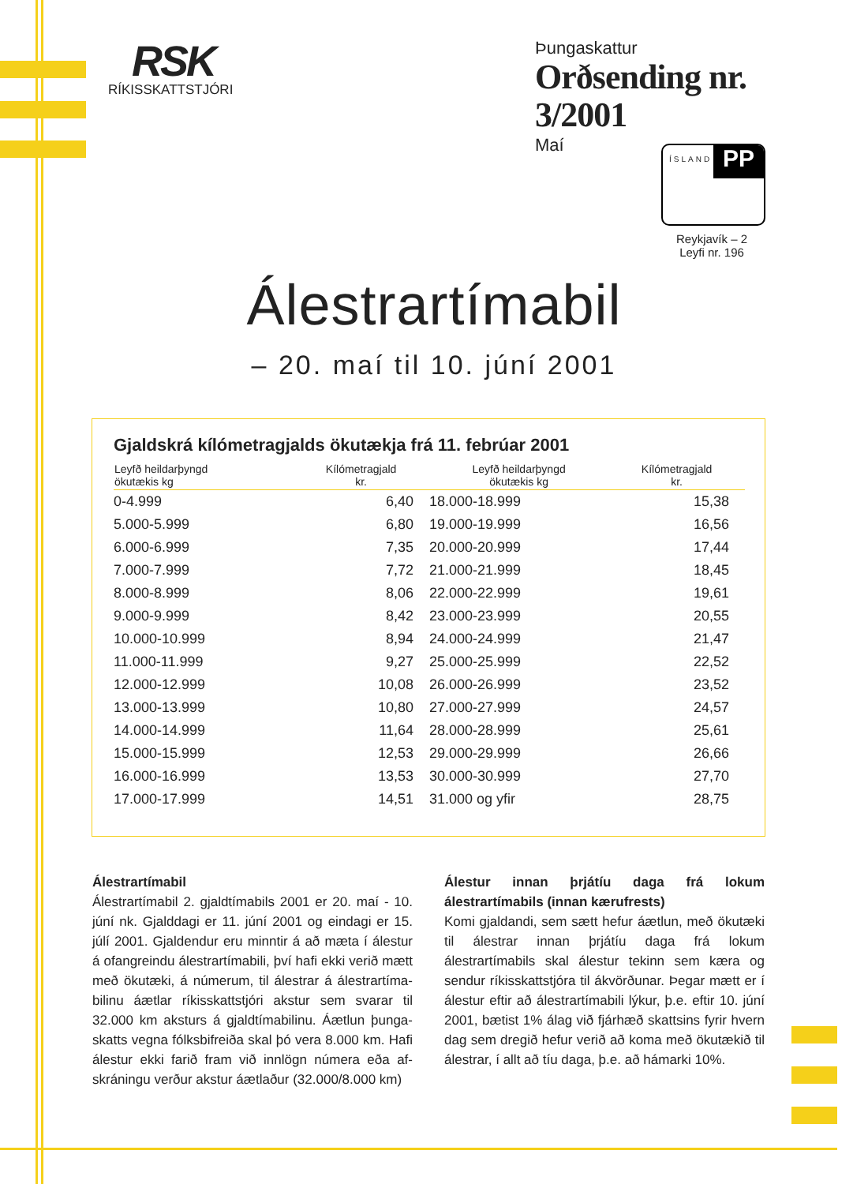RSK
RÍKISSKATTSTJÓRI
Þungaskattur
Orðsending nr. 3/2001
Maí
ÍSLAND PP
Reykjavík – 2
Leyfi nr. 196
Álestrartímabil
– 20. maí til 10. júní 2001
Gjaldskrá kílómetragjalds ökutækja frá 11. febrúar 2001
| Leyfð heildarþyngd ökutækis kg | Kílómetragjald kr. | Leyfð heildarþyngd ökutækis kg | Kílómetragjald kr. |
| --- | --- | --- | --- |
| 0-4.999 | 6,40 | 18.000-18.999 | 15,38 |
| 5.000-5.999 | 6,80 | 19.000-19.999 | 16,56 |
| 6.000-6.999 | 7,35 | 20.000-20.999 | 17,44 |
| 7.000-7.999 | 7,72 | 21.000-21.999 | 18,45 |
| 8.000-8.999 | 8,06 | 22.000-22.999 | 19,61 |
| 9.000-9.999 | 8,42 | 23.000-23.999 | 20,55 |
| 10.000-10.999 | 8,94 | 24.000-24.999 | 21,47 |
| 11.000-11.999 | 9,27 | 25.000-25.999 | 22,52 |
| 12.000-12.999 | 10,08 | 26.000-26.999 | 23,52 |
| 13.000-13.999 | 10,80 | 27.000-27.999 | 24,57 |
| 14.000-14.999 | 11,64 | 28.000-28.999 | 25,61 |
| 15.000-15.999 | 12,53 | 29.000-29.999 | 26,66 |
| 16.000-16.999 | 13,53 | 30.000-30.999 | 27,70 |
| 17.000-17.999 | 14,51 | 31.000 og yfir | 28,75 |
Álestrartímabil
Álestrartímabil 2. gjaldtímabils 2001 er 20. maí - 10. júní nk. Gjalddagi er 11. júní 2001 og eindagi er 15. júlí 2001. Gjaldendur eru minntir á að mæta í álestur á ofangreindu álestrartímabili, því hafi ekki verið mætt með ökutæki, á númerum, til álestrar á álestrartíma­bilinu áætlar ríkisskattstjóri akstur sem svarar til 32.000 km aksturs á gjaldtímabilinu. Áætlun þunga­skatts vegna fólksbifreiða skal þó vera 8.000 km. Hafi álestur ekki farið fram við innlögn númera eða af­skráningu verður akstur áætlaður (32.000/8.000 km)
Álestur innan þrjátíu daga frá lokum álestrartímabils (innan kærufrests)
Komi gjaldandi, sem sætt hefur áætlun, með ökutæki til álestrar innan þrjátíu daga frá lokum álestrartímabils skal álestur tekinn sem kæra og sendur ríkisskatt­stjóra til ákvörðunar. Þegar mætt er í álestur eftir að álestrartímabili lýkur, þ.e. eftir 10. júní 2001, bætist 1% álag við fjárhæð skattsins fyrir hvern dag sem dregið hefur verið að koma með ökutækið til álestrar, í allt að tíu daga, þ.e. að hámarki 10%.